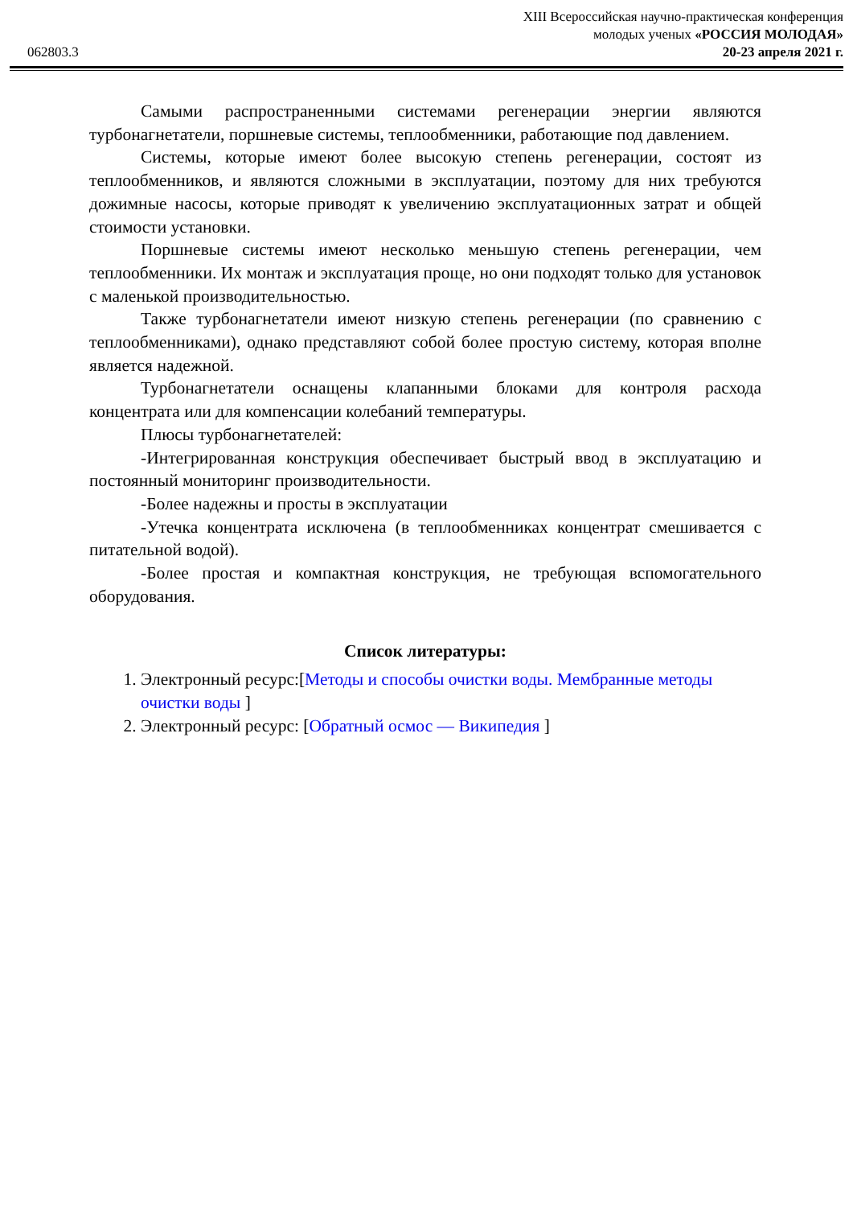062803.3
XIII Всероссийская научно-практическая конференция
молодых ученых «РОССИЯ МОЛОДАЯ»
20-23 апреля 2021 г.
Самыми распространенными системами регенерации энергии являются турбонагнетатели, поршневые системы, теплообменники, работающие под давлением.
Системы, которые имеют более высокую степень регенерации, состоят из теплообменников, и являются сложными в эксплуатации, поэтому для них требуются дожимные насосы, которые приводят к увеличению эксплуатационных затрат и общей стоимости установки.
Поршневые системы имеют несколько меньшую степень регенерации, чем теплообменники. Их монтаж и эксплуатация проще, но они подходят только для установок с маленькой производительностью.
Также турбонагнетатели имеют низкую степень регенерации (по сравнению с теплообменниками), однако представляют собой более простую систему, которая вполне является надежной.
Турбонагнетатели оснащены клапанными блоками для контроля расхода концентрата или для компенсации колебаний температуры.
Плюсы турбонагнетателей:
-Интегрированная конструкция обеспечивает быстрый ввод в эксплуатацию и постоянный мониторинг производительности.
-Более надежны и просты в эксплуатации
-Утечка концентрата исключена (в теплообменниках концентрат смешивается с питательной водой).
-Более простая и компактная конструкция, не требующая вспомогательного оборудования.
Список литературы:
1. Электронный ресурс:[Методы и способы очистки воды. Мембранные методы очистки воды ]
2. Электронный ресурс: [Обратный осмос — Википедия ]